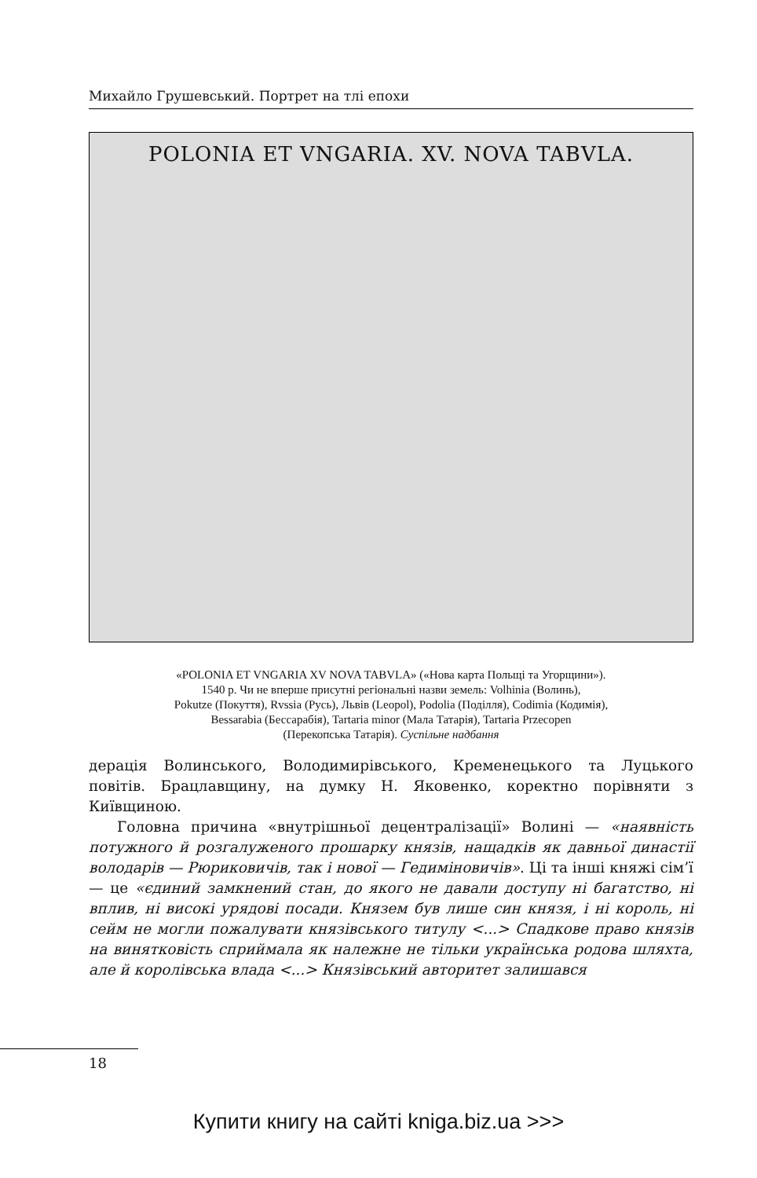Михайло Грушевський. Портрет на тлі епохи
POLONIA ET VNGARIA. XV. NOVA TABVLA.
«POLONIA ET VNGARIA XV NOVA TABVLA» («Нова карта Польщі та Угорщини»).
1540 р. Чи не вперше присутні регіональні назви земель: Volhinia (Волинь),
Pokutze (Покуття), Rvssia (Русь), Львів (Leopol), Podolia (Поділля), Codimia (Кодимія),
Bessarabia (Бессарабія), Tartaria minor (Мала Татарія), Tartaria Przecopen
(Перекопська Татарія). Суспільне надбання
дерація Волинського, Володимирівського, Кременецького та Луцького повітів. Брацлавщину, на думку Н. Яковенко, коректно порівняти з Київщиною.
Головна причина «внутрішньої децентралізації» Волині — «наявність потужного й розгалуженого прошарку князів, нащадків як давньої династії володарів — Рюриковичів, так і нової — Гедиміновичів». Ці та інші княжі сім’ї — це «єдиний замкнений стан, до якого не давали доступу ні багатство, ні вплив, ні високі урядові посади. Князем був лише син князя, і ні король, ні сейм не могли пожалувати князівського титулу <...> Спадкове право князів на винятковість сприймала як належне не тільки українська родова шляхта, але й королівська влада <...> Князівський авторитет залишався
18
Купити книгу на сайті kniga.biz.ua >>>